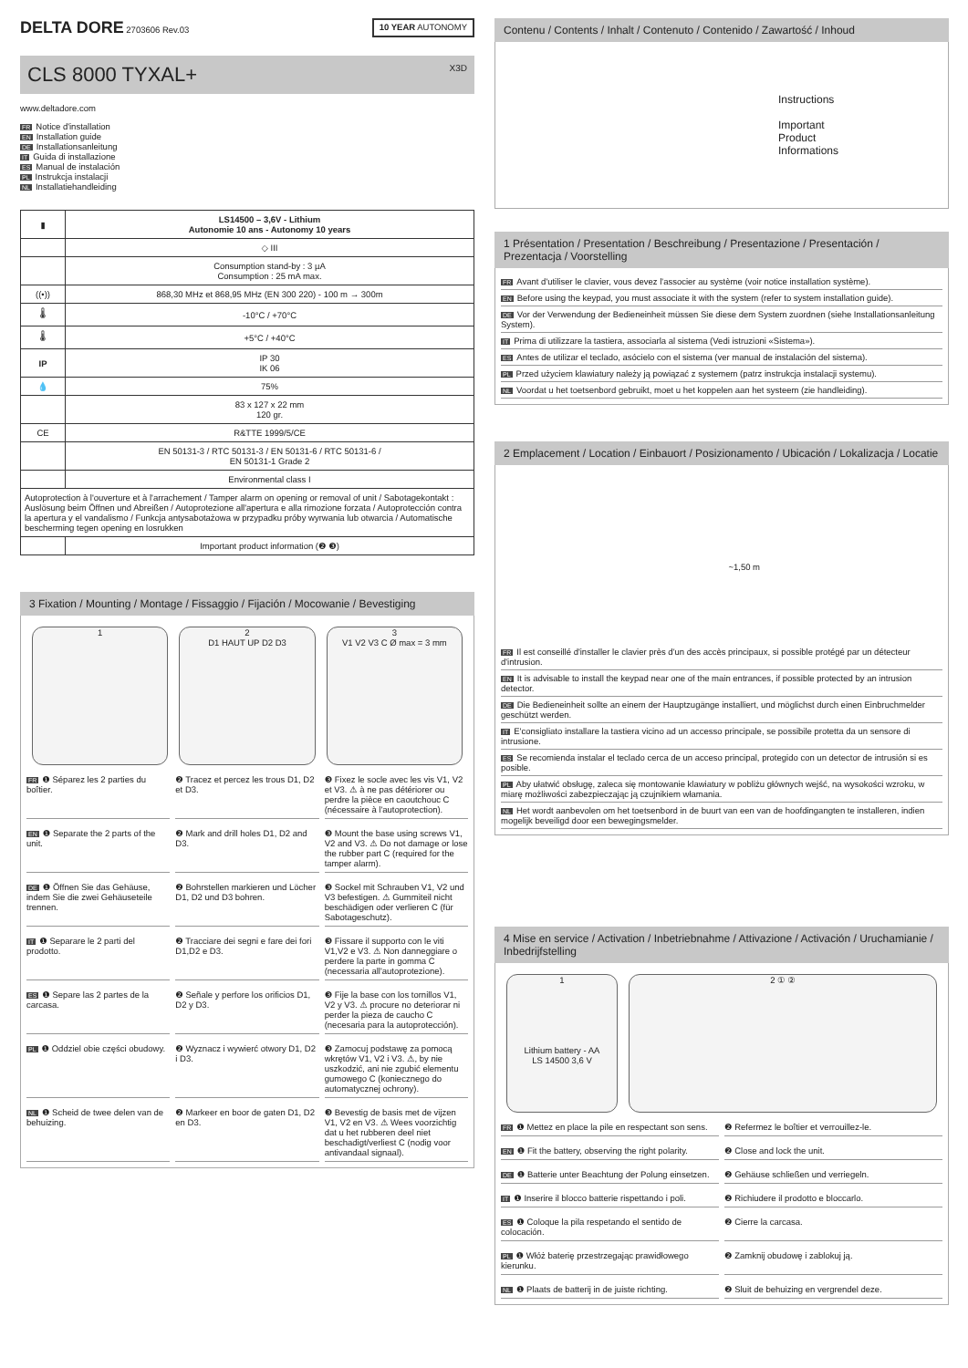DELTA DORE 2703606 Rev.03 10 YEAR AUTONOMY
CLS 8000 TYXAL+ X3D
www.deltadore.com
FR Notice d'installation
EN Installation guide
DE Installationsanleitung
IT Guida di installazione
ES Manual de instalación
PL Instrukcja instalacji
NL Installatiehandleiding
| ▮ | LS14500 – 3,6V - Lithium Autonomie 10 ans - Autonomy 10 years |
| | ◇ III |
| | Consumption stand-by : 3 µA Consumption : 25 mA max. |
| ((•)) | 868,30 MHz et 868,95 MHz (EN 300 220) - 100 m → 300m |
| 🌡 | -10°C / +70°C |
| 🌡 | +5°C / +40°C |
| IP | IP 30 IK 06 |
| 💧 | 75% |
| | 83 x 127 x 22 mm 120 gr. |
| CE | R&TTE 1999/5/CE |
| | EN 50131-3 / RTC 50131-3 / EN 50131-6 / RTC 50131-6 / EN 50131-1 Grade 2 |
| | Environmental class I |
| Autoprotection à l'ouverture et à l'arrachement / Tamper alarm on opening or removal of unit / Sabotagekontakt : Auslösung beim Öffnen und Abreißen / Autoprotezione all'apertura e alla rimozione forzata / Autoprotección contra la apertura y el vandalismo / Funkcja antysabotażowa w przypadku próby wyrwania lub otwarcia / Automatische bescherming tegen opening en losrukken | |
| | Important product information (❷ ❸) |
3 Fixation / Mounting / Montage / Fissaggio / Fijación / Mocowanie / Bevestiging
1 2
D1 HAUT UP D2 D3
3
V1 V2 V3 C Ø max = 3 mm
FR ❶ Séparez les 2 parties du boîtier.
❷ Tracez et percez les trous D1, D2 et D3.
❸ Fixez le socle avec les vis V1, V2 et V3. ⚠ à ne pas détériorer ou perdre la pièce en caoutchouc C (nécessaire à l'autoprotection).
EN ❶ Separate the 2 parts of the unit.
❷ Mark and drill holes D1, D2 and D3.
❸ Mount the base using screws V1, V2 and V3. ⚠ Do not damage or lose the rubber part C (required for the tamper alarm).
DE ❶ Öffnen Sie das Gehäuse, indem Sie die zwei Gehäuseteile trennen.
❷ Bohrstellen markieren und Löcher D1, D2 und D3 bohren.
❸ Sockel mit Schrauben V1, V2 und V3 befestigen. ⚠ Gummiteil nicht beschädigen oder verlieren C (für Sabotageschutz).
IT ❶ Separare le 2 parti del prodotto.
❷ Tracciare dei segni e fare dei fori D1,D2 e D3.
❸ Fissare il supporto con le viti V1,V2 e V3. ⚠ Non danneggiare o perdere la parte in gomma C (necessaria all'autoprotezione).
ES ❶ Separe las 2 partes de la carcasa.
❷ Señale y perfore los orificios D1, D2 y D3.
❸ Fije la base con los tornillos V1, V2 y V3. ⚠ procure no deteriorar ni perder la pieza de caucho C (necesaria para la autoprotección).
PL ❶ Oddziel obie części obudowy.
❷ Wyznacz i wywierć otwory D1, D2 i D3.
❸ Zamocuj podstawę za pomocą wkrętów V1, V2 i V3. ⚠, by nie uszkodzić, ani nie zgubić elementu gumowego C (koniecznego do automatycznej ochrony).
NL ❶ Scheid de twee delen van de behuizing.
❷ Markeer en boor de gaten D1, D2 en D3.
❸ Bevestig de basis met de vijzen V1, V2 en V3. ⚠ Wees voorzichtig dat u het rubberen deel niet beschadigt/verliest C (nodig voor antivandaal signaal).
Contenu / Contents / Inhalt / Contenuto / Contenido / Zawartość / Inhoud
Instructions
Important
Product
Informations
1 Présentation / Presentation / Beschreibung / Presentazione / Presentación / Prezentacja / Voorstelling
FR Avant d'utiliser le clavier, vous devez l'associer au système (voir notice installation système).
EN Before using the keypad, you must associate it with the system (refer to system installation guide).
DE Vor der Verwendung der Bedieneinheit müssen Sie diese dem System zuordnen (siehe Installationsanleitung System).
IT Prima di utilizzare la tastiera, associarla al sistema (Vedi istruzioni «Sistema»).
ES Antes de utilizar el teclado, asócielo con el sistema (ver manual de instalación del sistema).
PL Przed użyciem klawiatury należy ją powiązać z systemem (patrz instrukcja instalacji systemu).
NL Voordat u het toetsenbord gebruikt, moet u het koppelen aan het systeem (zie handleiding).
2 Emplacement / Location / Einbauort / Posizionamento / Ubicación / Lokalizacja / Locatie
~1,50 m
FR Il est conseillé d'installer le clavier près d'un des accès principaux, si possible protégé par un détecteur d'intrusion.
EN It is advisable to install the keypad near one of the main entrances, if possible protected by an intrusion detector.
DE Die Bedieneinheit sollte an einem der Hauptzugänge installiert, und möglichst durch einen Einbruchmelder geschützt werden.
IT E'consigliato installare la tastiera vicino ad un accesso principale, se possibile protetta da un sensore di intrusione.
ES Se recomienda instalar el teclado cerca de un acceso principal, protegido con un detector de intrusión si es posible.
PL Aby ułatwić obsługę, zaleca się montowanie klawiatury w pobliżu głównych wejść, na wysokości wzroku, w miarę możliwości zabezpieczając ją czujnikiem włamania.
NL Het wordt aanbevolen om het toetsenbord in de buurt van een van de hoofdingangten te installeren, indien mogelijk beveiligd door een bewegingsmelder.
4 Mise en service / Activation / Inbetriebnahme / Attivazione / Activación / Uruchamianie / Inbedrijfstelling
1
Lithium battery - AA
LS 14500 3,6 V
2 ① ②
FR ❶ Mettez en place la pile en respectant son sens.
❷ Refermez le boîtier et verrouillez-le.
EN ❶ Fit the battery, observing the right polarity.
❷ Close and lock the unit.
DE ❶ Batterie unter Beachtung der Polung einsetzen.
❷ Gehäuse schließen und verriegeln.
IT ❶ Inserire il blocco batterie rispettando i poli.
❷ Richiudere il prodotto e bloccarlo.
ES ❶ Coloque la pila respetando el sentido de colocación.
❷ Cierre la carcasa.
PL ❶ Włóż baterię przestrzegając prawidłowego kierunku.
❷ Zamknij obudowę i zablokuj ją.
NL ❶ Plaats de batterij in de juiste richting.
❷ Sluit de behuizing en vergrendel deze.